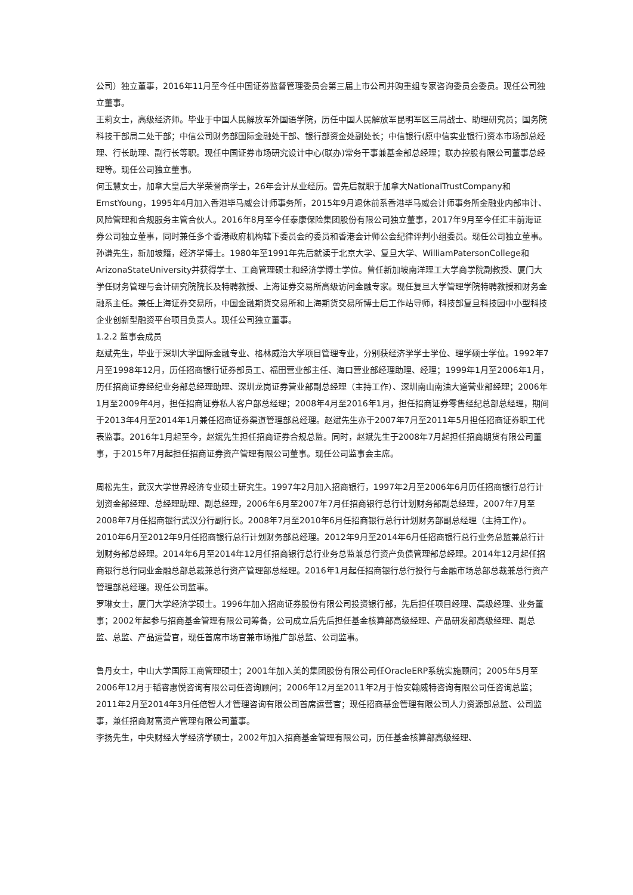公司）独立董事，2016年11月至今任中国证券监督管理委员会第三届上市公司并购重组专家咨询委员会委员。现任公司独立董事。
王莉女士，高级经济师。毕业于中国人民解放军外国语学院，历任中国人民解放军昆明军区三局战士、助理研究员；国务院科技干部局二处干部；中信公司财务部国际金融处干部、银行部资金处副处长；中信银行(原中信实业银行)资本市场部总经理、行长助理、副行长等职。现任中国证券市场研究设计中心(联办)常务干事兼基金部总经理；联办控股有限公司董事总经理等。现任公司独立董事。
何玉慧女士，加拿大皇后大学荣誉商学士，26年会计从业经历。曾先后就职于加拿大NationalTrustCompany和ErnstYoung，1995年4月加入香港毕马威会计师事务所，2015年9月退休前系香港毕马威会计师事务所金融业内部审计、风险管理和合规服务主管合伙人。2016年8月至今任泰康保险集团股份有限公司独立董事，2017年9月至今任汇丰前海证券公司独立董事，同时兼任多个香港政府机构辖下委员会的委员和香港会计师公会纪律评判小组委员。现任公司独立董事。
孙谦先生，新加坡籍，经济学博士。1980年至1991年先后就读于北京大学、复旦大学、WilliamPatersonCollege和ArizonaStateUniversity并获得学士、工商管理硕士和经济学博士学位。曾任新加坡南洋理工大学商学院副教授、厦门大学任财务管理与会计研究院院长及特聘教授、上海证券交易所高级访问金融专家。现任复旦大学管理学院特聘教授和财务金融系主任。兼任上海证券交易所，中国金融期货交易所和上海期货交易所博士后工作站导师，科技部复旦科技园中小型科技企业创新型融资平台项目负责人。现任公司独立董事。
1.2.2 监事会成员
赵斌先生，毕业于深圳大学国际金融专业、格林威治大学项目管理专业，分别获经济学学士学位、理学硕士学位。1992年7月至1998年12月，历任招商银行证券部员工、福田营业部主任、海口营业部经理助理、经理；1999年1月至2006年1月，历任招商证券经纪业务部总经理助理、深圳龙岗证券营业部副总经理（主持工作）、深圳南山南油大道营业部经理；2006年1月至2009年4月，担任招商证券私人客户部总经理；2008年4月至2016年1月，担任招商证券零售经纪总部总经理，期间于2013年4月至2014年1月兼任招商证券渠道管理部总经理。赵斌先生亦于2007年7月至2011年5月担任招商证券职工代表监事。2016年1月起至今，赵斌先生担任招商证券合规总监。同时，赵斌先生于2008年7月起担任招商期货有限公司董事，于2015年7月起担任招商证券资产管理有限公司董事。现任公司监事会主席。
周松先生，武汉大学世界经济专业硕士研究生。1997年2月加入招商银行，1997年2月至2006年6月历任招商银行总行计划资金部经理、总经理助理、副总经理，2006年6月至2007年7月任招商银行总行计划财务部副总经理，2007年7月至2008年7月任招商银行武汉分行副行长。2008年7月至2010年6月任招商银行总行计划财务部副总经理（主持工作）。2010年6月至2012年9月任招商银行总行计划财务部总经理。2012年9月至2014年6月任招商银行总行业务总监兼总行计划财务部总经理。2014年6月至2014年12月任招商银行总行业务总监兼总行资产负债管理部总经理。2014年12月起任招商银行总行同业金融总部总裁兼总行资产管理部总经理。2016年1月起任招商银行总行投行与金融市场总部总裁兼总行资产管理部总经理。现任公司监事。
罗琳女士，厦门大学经济学硕士。1996年加入招商证券股份有限公司投资银行部，先后担任项目经理、高级经理、业务董事；2002年起参与招商基金管理有限公司筹备，公司成立后先后担任基金核算部高级经理、产品研发部高级经理、副总监、总监、产品运营官，现任首席市场官兼市场推广部总监、公司监事。
鲁丹女士，中山大学国际工商管理硕士；2001年加入美的集团股份有限公司任OracleERP系统实施顾问；2005年5月至2006年12月于韬睿惠悦咨询有限公司任咨询顾问；2006年12月至2011年2月于怡安翰威特咨询有限公司任咨询总监；2011年2月至2014年3月任倍智人才管理咨询有限公司首席运营官；现任招商基金管理有限公司人力资源部总监、公司监事，兼任招商财富资产管理有限公司董事。
李扬先生，中央财经大学经济学硕士，2002年加入招商基金管理有限公司，历任基金核算部高级经理、